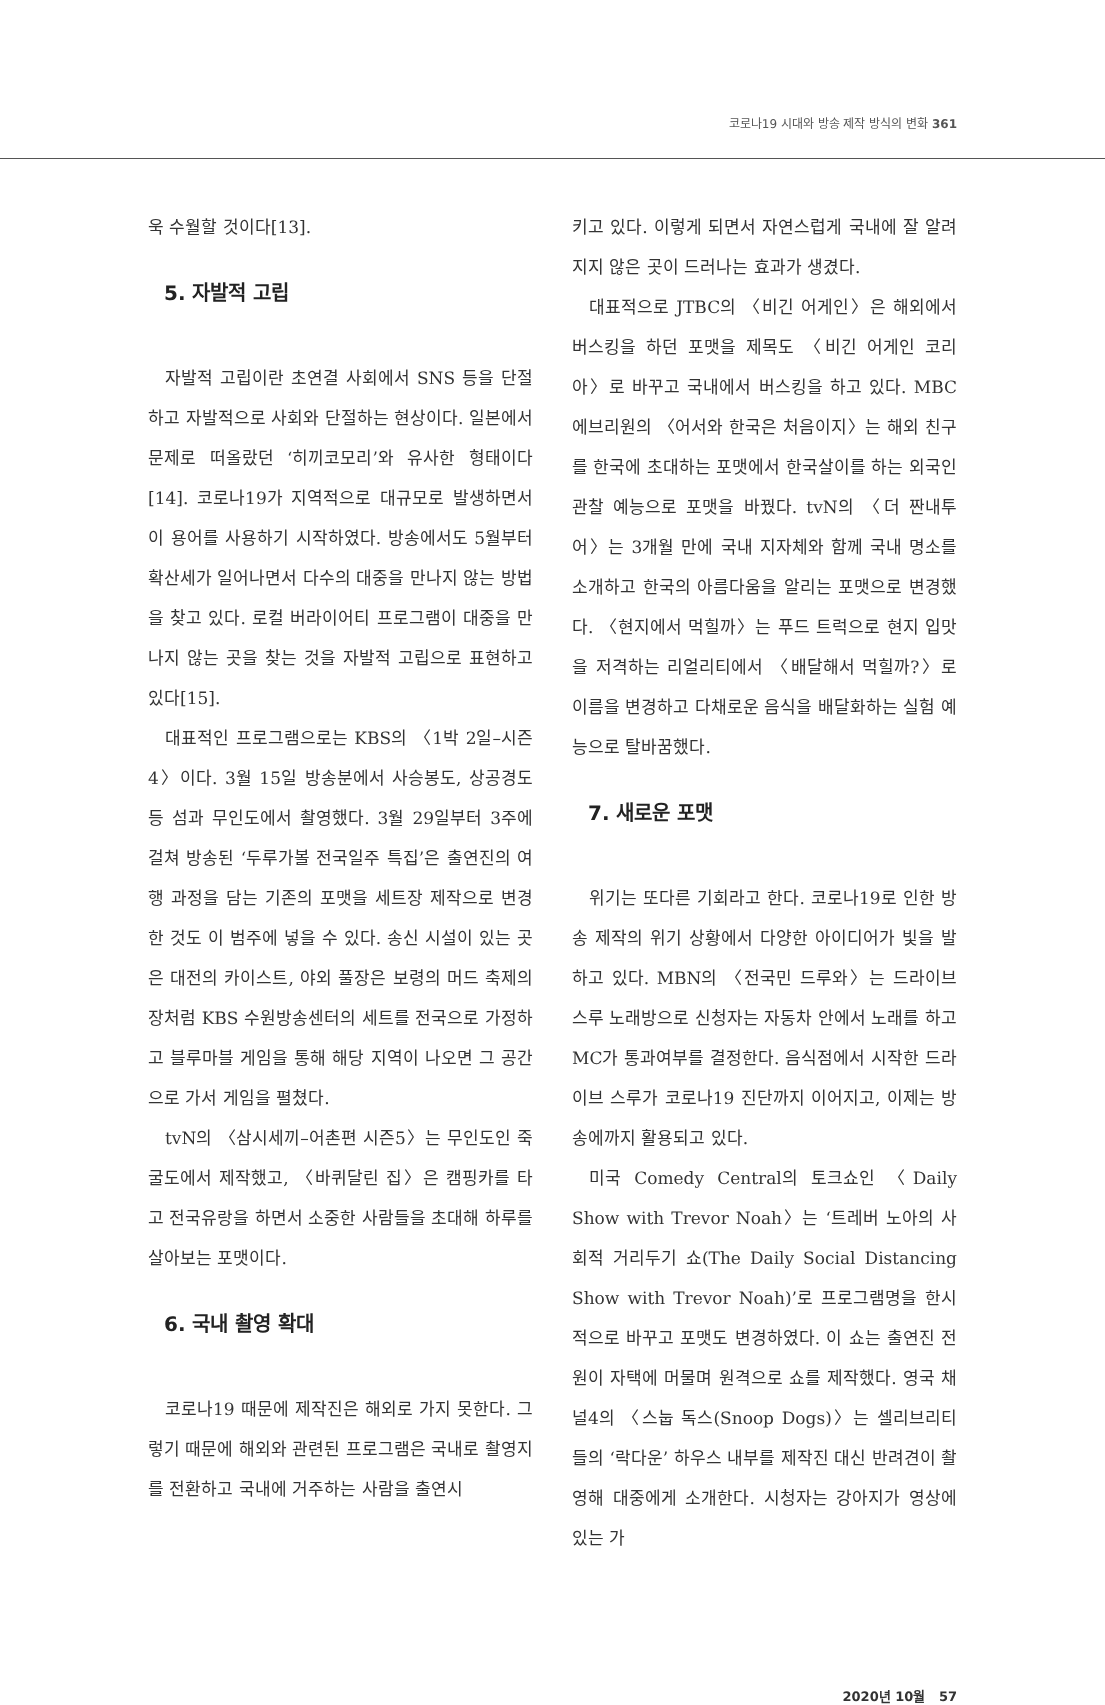코로나19 시대와 방송 제작 방식의 변화 361
욱 수월할 것이다[13].
5. 자발적 고립
자발적 고립이란 초연결 사회에서 SNS 등을 단절하고 자발적으로 사회와 단절하는 현상이다. 일본에서 문제로 떠올랐던 ‘히끼코모리’와 유사한 형태이다[14]. 코로나19가 지역적으로 대규모로 발생하면서 이 용어를 사용하기 시작하였다. 방송에서도 5월부터 확산세가 일어나면서 다수의 대중을 만나지 않는 방법을 찾고 있다. 로컬 버라이어티 프로그램이 대중을 만나지 않는 곳을 찾는 것을 자발적 고립으로 표현하고 있다[15].
대표적인 프로그램으로는 KBS의 〈1박 2일–시즌4〉이다. 3월 15일 방송분에서 사승봉도, 상공경도 등 섬과 무인도에서 촬영했다. 3월 29일부터 3주에 걸쳐 방송된 ‘두루가볼 전국일주 특집’은 출연진의 여행 과정을 담는 기존의 포맷을 세트장 제작으로 변경한 것도 이 범주에 넣을 수 있다. 송신 시설이 있는 곳은 대전의 카이스트, 야외 풀장은 보령의 머드 축제의 장처럼 KBS 수원방송센터의 세트를 전국으로 가정하고 블루마블 게임을 통해 해당 지역이 나오면 그 공간으로 가서 게임을 펼쳤다.
tvN의 〈삼시세끼–어촌편 시즌5〉는 무인도인 죽굴도에서 제작했고, 〈바퀴달린 집〉은 캠핑카를 타고 전국유랑을 하면서 소중한 사람들을 초대해 하루를 살아보는 포맷이다.
6. 국내 촬영 확대
코로나19 때문에 제작진은 해외로 가지 못한다. 그렇기 때문에 해외와 관련된 프로그램은 국내로 촬영지를 전환하고 국내에 거주하는 사람을 출연시
키고 있다. 이렇게 되면서 자연스럽게 국내에 잘 알려지지 않은 곳이 드러나는 효과가 생겼다.
대표적으로 JTBC의 〈비긴 어게인〉은 해외에서 버스킹을 하던 포맷을 제목도 〈비긴 어게인 코리아〉로 바꾸고 국내에서 버스킹을 하고 있다. MBC 에브리원의 〈어서와 한국은 처음이지〉는 해외 친구를 한국에 초대하는 포맷에서 한국살이를 하는 외국인 관찰 예능으로 포맷을 바꿨다. tvN의 〈더 짠내투어〉는 3개월 만에 국내 지자체와 함께 국내 명소를 소개하고 한국의 아름다움을 알리는 포맷으로 변경했다. 〈현지에서 먹힐까〉는 푸드 트럭으로 현지 입맛을 저격하는 리얼리티에서 〈배달해서 먹힐까?〉로 이름을 변경하고 다채로운 음식을 배달화하는 실험 예능으로 탈바꿈했다.
7. 새로운 포맷
위기는 또다른 기회라고 한다. 코로나19로 인한 방송 제작의 위기 상황에서 다양한 아이디어가 빛을 발하고 있다. MBN의 〈전국민 드루와〉는 드라이브 스루 노래방으로 신청자는 자동차 안에서 노래를 하고 MC가 통과여부를 결정한다. 음식점에서 시작한 드라이브 스루가 코로나19 진단까지 이어지고, 이제는 방송에까지 활용되고 있다.
미국 Comedy Central의 토크쇼인 〈Daily Show with Trevor Noah〉는 ‘트레버 노아의 사회적 거리두기 쇼(The Daily Social Distancing Show with Trevor Noah)’로 프로그램명을 한시적으로 바꾸고 포맷도 변경하였다. 이 쇼는 출연진 전원이 자택에 머물며 원격으로 쇼를 제작했다. 영국 채널4의 〈스눕 독스(Snoop Dogs)〉는 셀리브리티들의 ‘락다운’ 하우스 내부를 제작진 대신 반려견이 촬영해 대중에게 소개한다. 시청자는 강아지가 영상에 있는 가
2020년 10월 57